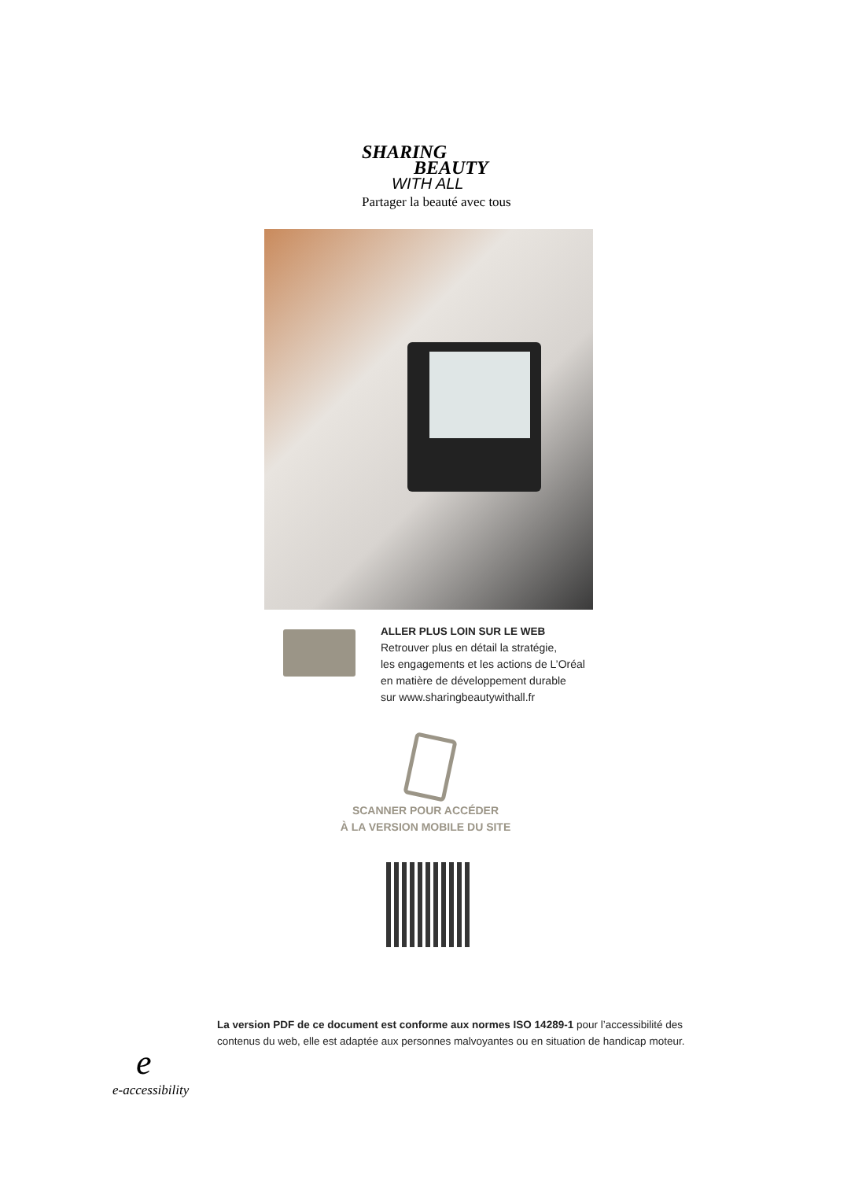SHARING
BEAUTY
WITH ALL
Partager la beauté avec tous
ALLER PLUS LOIN SUR LE WEB
Retrouver plus en détail la stratégie,
les engagements et les actions de L’Oréal
en matière de développement durable
sur www.sharingbeautywithall.fr
SCANNER POUR ACCÉDER
À LA VERSION MOBILE DU SITE
ee-accessibility
La version PDF de ce document est conforme aux normes ISO 14289-1 pour l’accessibilité des
contenus du web, elle est adaptée aux personnes malvoyantes ou en situation de handicap moteur.